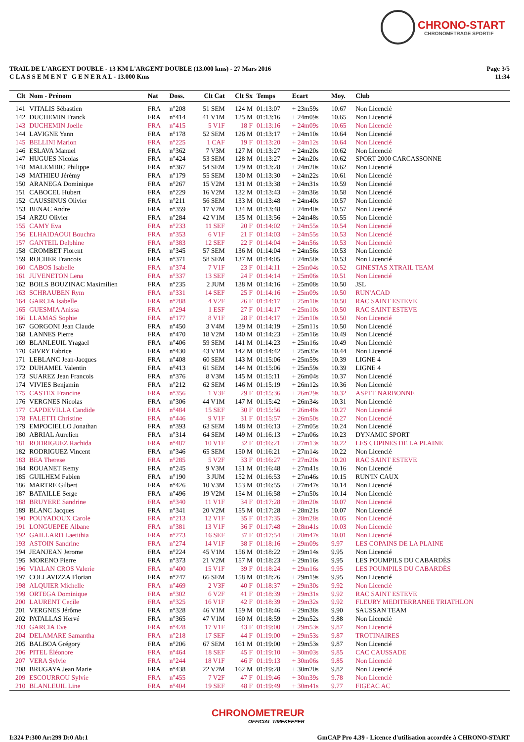CHRONO-START
CHRONOMETRAGE SPORTIF
TRAIL DE L'ARGENT DOUBLE - 13 KM L'ARGENT DOUBLE (13.000 kms) - 27 Mars 2016
C L A S S E M E N T G E N E R A L - 13.000 Kms
Page 3/5
11:34
| Clt | Nom - Prénom | Nat | Doss. | Clt Cat | Clt Sx | Temps | Ecart | Moy. | Club |
| --- | --- | --- | --- | --- | --- | --- | --- | --- | --- |
| 141 | VITALIS Sébastien | FRA | n°208 | 51 SEM | 124 M | 01:13:07 | + 23m59s | 10.67 | Non Licencié |
| 142 | DUCHEMIN Franck | FRA | n°414 | 41 V1M | 125 M | 01:13:16 | + 24m09s | 10.65 | Non Licencié |
| 143 | DUCHEMIN Joelle | FRA | n°415 | 5 V1F | 18 F | 01:13:16 | + 24m09s | 10.65 | Non Licencié |
| 144 | LAVIGNE Yann | FRA | n°178 | 52 SEM | 126 M | 01:13:17 | + 24m10s | 10.64 | Non Licencié |
| 145 | BELLINI Marion | FRA | n°225 | 1 CAF | 19 F | 01:13:20 | + 24m12s | 10.64 | Non Licencié |
| 146 | ESLAVA Manuel | FRA | n°362 | 7 V3M | 127 M | 01:13:27 | + 24m20s | 10.62 | Non Licencié |
| 147 | HUGUES Nicolas | FRA | n°424 | 53 SEM | 128 M | 01:13:27 | + 24m20s | 10.62 | SPORT 2000 CARCASSONNE |
| 148 | MALEMBIC Philippe | FRA | n°367 | 54 SEM | 129 M | 01:13:28 | + 24m20s | 10.62 | Non Licencié |
| 149 | MATHIEU Jérémy | FRA | n°179 | 55 SEM | 130 M | 01:13:30 | + 24m22s | 10.61 | Non Licencié |
| 150 | ARANEGA Dominique | FRA | n°267 | 15 V2M | 131 M | 01:13:38 | + 24m31s | 10.59 | Non Licencié |
| 151 | CABOCEL Hubert | FRA | n°229 | 16 V2M | 132 M | 01:13:43 | + 24m36s | 10.58 | Non Licencié |
| 152 | CAUSSINUS Olivier | FRA | n°211 | 56 SEM | 133 M | 01:13:48 | + 24m40s | 10.57 | Non Licencié |
| 153 | BENAC Andre | FRA | n°359 | 17 V2M | 134 M | 01:13:48 | + 24m40s | 10.57 | Non Licencié |
| 154 | ARZU Olivier | FRA | n°284 | 42 V1M | 135 M | 01:13:56 | + 24m48s | 10.55 | Non Licencié |
| 155 | CAMY Eva | FRA | n°233 | 11 SEF | 20 F | 01:14:02 | + 24m55s | 10.54 | Non Licencié |
| 156 | ELHAIDAOUI Bouchra | FRA | n°353 | 6 V1F | 21 F | 01:14:03 | + 24m55s | 10.53 | Non Licencié |
| 157 | GANTEIL Delphine | FRA | n°383 | 12 SEF | 22 F | 01:14:04 | + 24m56s | 10.53 | Non Licencié |
| 158 | CROMBET Florent | FRA | n°345 | 57 SEM | 136 M | 01:14:04 | + 24m56s | 10.53 | Non Licencié |
| 159 | ROCHER Francois | FRA | n°371 | 58 SEM | 137 M | 01:14:05 | + 24m58s | 10.53 | Non Licencié |
| 160 | CABOS Isabelle | FRA | n°374 | 7 V1F | 23 F | 01:14:11 | + 25m04s | 10.52 | GINESTAS XTRAIL TEAM |
| 161 | JUVENETON Lena | FRA | n°337 | 13 SEF | 24 F | 01:14:14 | + 25m06s | 10.51 | Non Licencié |
| 162 | BOILS BOUZINAC Maximilien | FRA | n°235 | 2 JUM | 138 M | 01:14:16 | + 25m08s | 10.50 | JSL |
| 163 | SCHRAUBEN Rym | FRA | n°331 | 14 SEF | 25 F | 01:14:16 | + 25m09s | 10.50 | RUN'ACAD |
| 164 | GARCIA Isabelle | FRA | n°288 | 4 V2F | 26 F | 01:14:17 | + 25m10s | 10.50 | RAC SAINT ESTEVE |
| 165 | GUESMIA Anissa | FRA | n°294 | 1 ESF | 27 F | 01:14:17 | + 25m10s | 10.50 | RAC SAINT ESTEVE |
| 166 | LLAMAS Sophie | FRA | n°177 | 8 V1F | 28 F | 01:14:17 | + 25m10s | 10.50 | Non Licencié |
| 167 | GORGONI Jean Claude | FRA | n°450 | 3 V4M | 139 M | 01:14:19 | + 25m11s | 10.50 | Non Licencié |
| 168 | LANNES Pierre | FRA | n°470 | 18 V2M | 140 M | 01:14:23 | + 25m16s | 10.49 | Non Licencié |
| 169 | BLANLEUIL Yragael | FRA | n°406 | 59 SEM | 141 M | 01:14:23 | + 25m16s | 10.49 | Non Licencié |
| 170 | GIVRY Fabrice | FRA | n°430 | 43 V1M | 142 M | 01:14:42 | + 25m35s | 10.44 | Non Licencié |
| 171 | LEBLANC Jean-Jacques | FRA | n°408 | 60 SEM | 143 M | 01:15:06 | + 25m59s | 10.39 | LIGNE 4 |
| 172 | DUHAMEL Valentin | FRA | n°413 | 61 SEM | 144 M | 01:15:06 | + 25m59s | 10.39 | LIGNE 4 |
| 173 | SUAREZ Jean Francois | FRA | n°376 | 8 V3M | 145 M | 01:15:11 | + 26m04s | 10.37 | Non Licencié |
| 174 | VIVIES Benjamin | FRA | n°212 | 62 SEM | 146 M | 01:15:19 | + 26m12s | 10.36 | Non Licencié |
| 175 | CASTEX Francine | FRA | n°356 | 1 V3F | 29 F | 01:15:36 | + 26m29s | 10.32 | ASPTT NARBONNE |
| 176 | VERGNES Nicolas | FRA | n°306 | 44 V1M | 147 M | 01:15:42 | + 26m34s | 10.31 | Non Licencié |
| 177 | CAPDEVILLA Candide | FRA | n°484 | 15 SEF | 30 F | 01:15:56 | + 26m48s | 10.27 | Non Licencié |
| 178 | FALETTI Christine | FRA | n°446 | 9 V1F | 31 F | 01:15:57 | + 26m50s | 10.27 | Non Licencié |
| 179 | EMPOCIELLO Jonathan | FRA | n°393 | 63 SEM | 148 M | 01:16:13 | + 27m05s | 10.24 | Non Licencié |
| 180 | ABRIAL Aurelien | FRA | n°314 | 64 SEM | 149 M | 01:16:13 | + 27m06s | 10.23 | DYNAMIC SPORT |
| 181 | RODRIGUEZ Rachida | FRA | n°487 | 10 V1F | 32 F | 01:16:21 | + 27m13s | 10.22 | LES COPINES DE LA PLAINE |
| 182 | RODRIGUEZ Vincent | FRA | n°346 | 65 SEM | 150 M | 01:16:21 | + 27m14s | 10.22 | Non Licencié |
| 183 | BEA Therese | FRA | n°285 | 5 V2F | 33 F | 01:16:27 | + 27m20s | 10.20 | RAC SAINT ESTEVE |
| 184 | ROUANET Remy | FRA | n°245 | 9 V3M | 151 M | 01:16:48 | + 27m41s | 10.16 | Non Licencié |
| 185 | GUILHEM Fabien | FRA | n°190 | 3 JUM | 152 M | 01:16:53 | + 27m46s | 10.15 | RUN'IN CAUX |
| 186 | MARTRE Gilbert | FRA | n°426 | 10 V3M | 153 M | 01:16:55 | + 27m47s | 10.14 | Non Licencié |
| 187 | BATAILLE Serge | FRA | n°496 | 19 V2M | 154 M | 01:16:58 | + 27m50s | 10.14 | Non Licencié |
| 188 | BRUYERE Sandrine | FRA | n°340 | 11 V1F | 34 F | 01:17:28 | + 28m20s | 10.07 | Non Licencié |
| 189 | BLANC Jacques | FRA | n°341 | 20 V2M | 155 M | 01:17:28 | + 28m21s | 10.07 | Non Licencié |
| 190 | POUYADOUX Carole | FRA | n°213 | 12 V1F | 35 F | 01:17:35 | + 28m28s | 10.05 | Non Licencié |
| 191 | LONGUEPEE Albane | FRA | n°381 | 13 V1F | 36 F | 01:17:48 | + 28m41s | 10.03 | Non Licencié |
| 192 | GAILLARD Laetithia | FRA | n°273 | 16 SEF | 37 F | 01:17:54 | + 28m47s | 10.01 | Non Licencié |
| 193 | ASTOIN Sandrine | FRA | n°274 | 14 V1F | 38 F | 01:18:16 | + 29m09s | 9.97 | LES COPAINS DE LA PLAINE |
| 194 | JEANJEAN Jerome | FRA | n°224 | 45 V1M | 156 M | 01:18:22 | + 29m14s | 9.95 | Non Licencié |
| 195 | MORENO Pierre | FRA | n°373 | 21 V2M | 157 M | 01:18:23 | + 29m16s | 9.95 | LES POUMPILS DU CABARDÈS |
| 196 | VIALAN CROS Valerie | FRA | n°400 | 15 V1F | 39 F | 01:18:24 | + 29m16s | 9.95 | LES POUMPILS DU CABARDÈS |
| 197 | COLLAVIZZA Florian | FRA | n°247 | 66 SEM | 158 M | 01:18:26 | + 29m19s | 9.95 | Non Licencié |
| 198 | ALQUIER Michelle | FRA | n°469 | 2 V3F | 40 F | 01:18:37 | + 29m30s | 9.92 | Non Licencié |
| 199 | ORTEGA Dominique | FRA | n°302 | 6 V2F | 41 F | 01:18:39 | + 29m31s | 9.92 | RAC SAINT ESTEVE |
| 200 | LAURENT Cecile | FRA | n°325 | 16 V1F | 42 F | 01:18:39 | + 29m32s | 9.92 | FLEURY MEDITERRANEE TRIATHLON |
| 201 | VERGNES Jérôme | FRA | n°328 | 46 V1M | 159 M | 01:18:46 | + 29m38s | 9.90 | SAUSSAN TEAM |
| 202 | PATALLAS Hervé | FRA | n°365 | 47 V1M | 160 M | 01:18:59 | + 29m52s | 9.88 | Non Licencié |
| 203 | GARCIA Eve | FRA | n°428 | 17 V1F | 43 F | 01:19:00 | + 29m53s | 9.87 | Non Licencié |
| 204 | DELAMARE Samantha | FRA | n°218 | 17 SEF | 44 F | 01:19:00 | + 29m53s | 9.87 | TROTINAIRES |
| 205 | BALBOA Grégory | FRA | n°206 | 67 SEM | 161 M | 01:19:00 | + 29m53s | 9.87 | Non Licencié |
| 206 | PITEL Éléonore | FRA | n°464 | 18 SEF | 45 F | 01:19:10 | + 30m03s | 9.85 | CAC CAUSSADE |
| 207 | VERA Sylvie | FRA | n°244 | 18 V1F | 46 F | 01:19:13 | + 30m06s | 9.85 | Non Licencié |
| 208 | BRUGAYA Jean Marie | FRA | n°438 | 22 V2M | 162 M | 01:19:28 | + 30m20s | 9.82 | Non Licencié |
| 209 | ESCOURROU Sylvie | FRA | n°455 | 7 V2F | 47 F | 01:19:46 | + 30m39s | 9.78 | Non Licencié |
| 210 | BLANLEUIL Line | FRA | n°404 | 19 SEF | 48 F | 01:19:49 | + 30m41s | 9.77 | FIGEAC AC |
CHRONOMETREUR
OFFICIAL TIMEKEEPER
I:324 P:300 Ar:299 D:0 Ab:1
GmCAP Pro 4.39 - Licence d'utilisation accordée à CHRONO-START